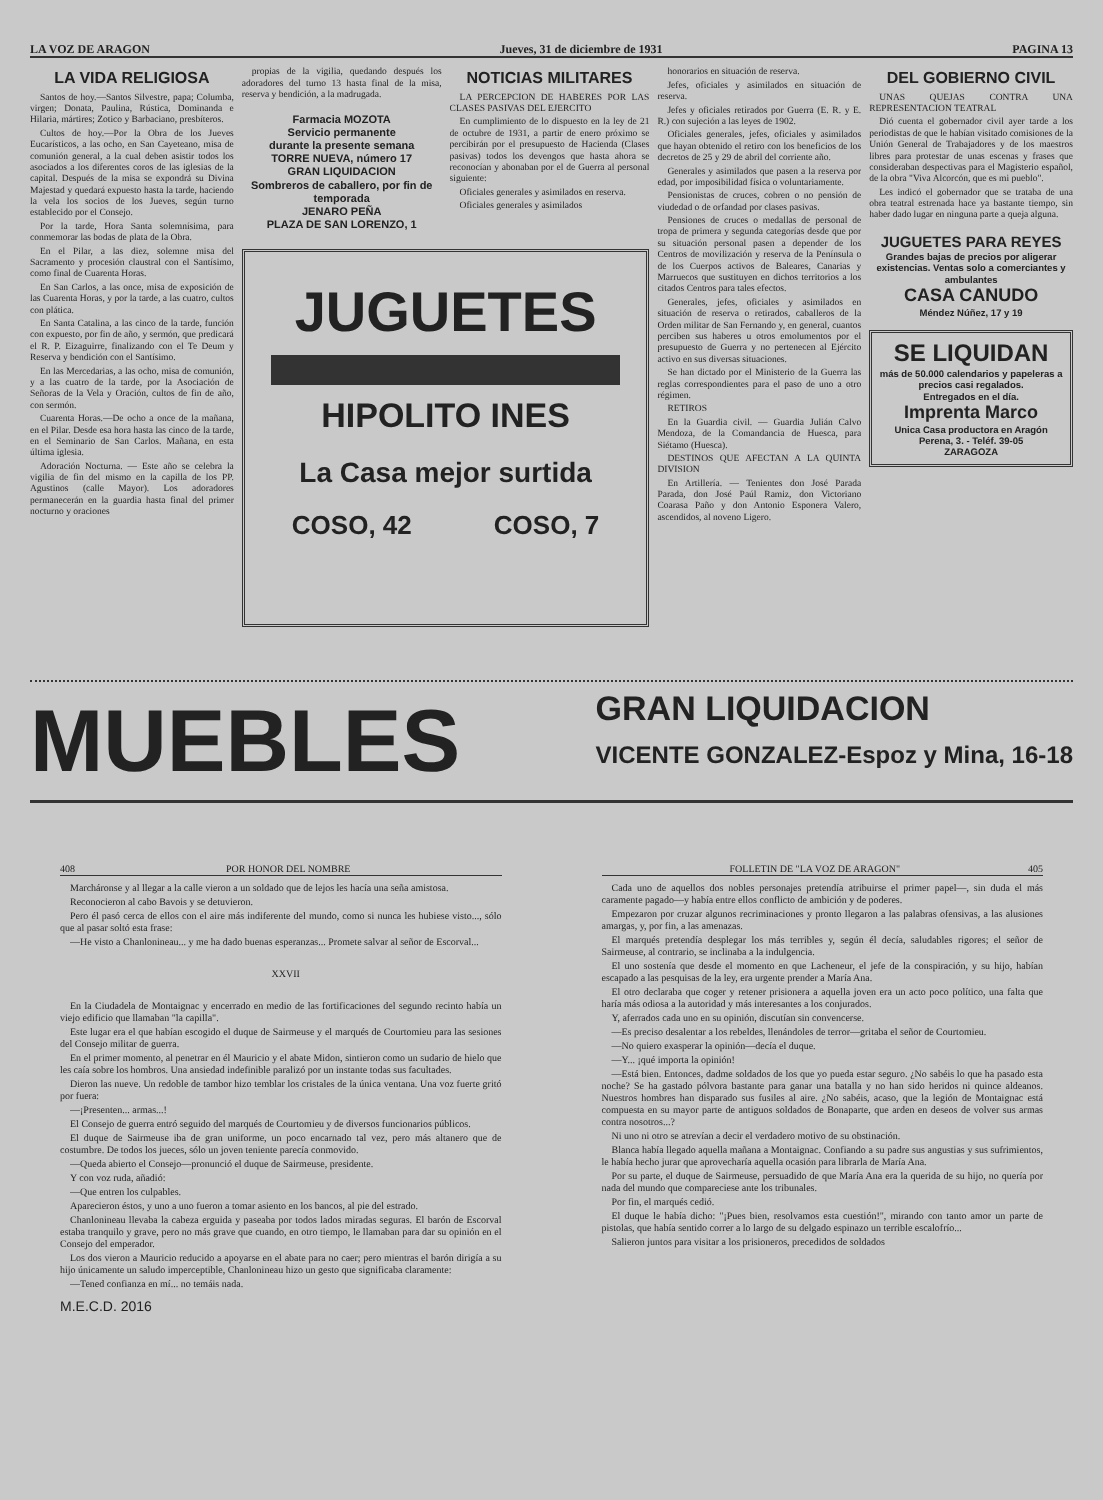LA VOZ DE ARAGON Jueves, 31 de diciembre de 1931 PAGINA 13
LA VIDA RELIGIOSA
Santos de hoy.—Santos Silvestre, papa; Columba, virgen; Donata, Paulina, Rústica, Dominanda e Hilaria, mártires; Zotico y Barbaciano, presbíteros.
Cultos de hoy.—Por la Obra de los Jueves Eucarísticos, a las ocho, en San Cayeteano, misa de comunión general, a la cual deben asistir todos los asociados a los diferentes coros de las iglesias de la capital. Después de la misa se expondrá su Divina Majestad y quedará expuesto hasta la tarde, haciendo la vela los socios de los Jueves, según turno establecido por el Consejo.
Por la tarde, Hora Santa solemnísima, para conmemorar las bodas de plata de la Obra.
En el Pilar, a las diez, solemne misa del Sacramento y procesión claustral con el Santísimo, como final de Cuarenta Horas.
En San Carlos, a las once, misa de exposición de las Cuarenta Horas, y por la tarde, a las cuatro, cultos con plática.
En Santa Catalina, a las cinco de la tarde, función con expuesto, por fin de año, y sermón, que predicará el R. P. Eizaguirre, finalizando con el Te Deum y Reserva y bendición con el Santísimo.
En las Mercedarias, a las ocho, misa de comunión, y a las cuatro de la tarde, por la Asociación de Señoras de la Vela y Oración, cultos de fin de año, con sermón.
Cuarenta Horas.—De ocho a once de la mañana, en el Pilar. Desde esa hora hasta las cinco de la tarde, en el Seminario de San Carlos. Mañana, en esta última iglesia.
Adoración Nocturna. — Este año se celebra la vigilia de fin del mismo en la capilla de los PP. Agustinos (calle Mayor). Los adoradores permanecerán en la guardia hasta final del primer nocturno y oraciones
propias de la vigilia, quedando después los adoradores del turno 13 hasta final de la misa, reserva y bendición, a la madrugada.
Farmacia MOZOTA
Servicio permanente
durante la presente semana
TORRE NUEVA, número 17
GRAN LIQUIDACION
Sombreros de caballero, por fin de temporada
JENARO PEÑA
PLAZA DE SAN LORENZO, 1
NOTICIAS MILITARES
LA PERCEPCION DE HABERES POR LAS CLASES PASIVAS DEL EJERCITO
En cumplimiento de lo dispuesto en la ley de 21 de octubre de 1931, a partir de enero próximo se percibirán por el presupuesto de Hacienda (Clases pasivas) todos los devengos que hasta ahora se reconocían y abonaban por el de Guerra al personal siguiente:
Oficiales generales y asimilados en reserva.
Oficiales generales y asimilados
JUGUETES
HIPOLITO INES
La Casa mejor surtida
COSO, 42 COSO, 7
honorarios en situación de reserva.
Jefes, oficiales y asimilados en situación de reserva.
Jefes y oficiales retirados por Guerra (E. R. y E. R.) con sujeción a las leyes de 1902.
Oficiales generales, jefes, oficiales y asimilados que hayan obtenido el retiro con los beneficios de los decretos de 25 y 29 de abril del corriente año.
Generales y asimilados que pasen a la reserva por edad, por imposibilidad física o voluntariamente.
Pensionistas de cruces, cobren o no pensión de viudedad o de orfandad por clases pasivas.
Pensiones de cruces o medallas de personal de tropa de primera y segunda categorías desde que por su situación personal pasen a depender de los Centros de movilización y reserva de la Península o de los Cuerpos activos de Baleares, Canarias y Marruecos que sustituyen en dichos territorios a los citados Centros para tales efectos.
Generales, jefes, oficiales y asimilados en situación de reserva o retirados, caballeros de la Orden militar de San Fernando y, en general, cuantos perciben sus haberes u otros emolumentos por el presupuesto de Guerra y no pertenecen al Ejército activo en sus diversas situaciones.
Se han dictado por el Ministerio de la Guerra las reglas correspondientes para el paso de uno a otro régimen.
RETIROS
En la Guardia civil. — Guardia Julián Calvo Mendoza, de la Comandancia de Huesca, para Siétamo (Huesca).
DESTINOS QUE AFECTAN A LA QUINTA DIVISION
En Artillería. — Tenientes don José Parada Parada, don José Paúl Ramiz, don Victoriano Coarasa Paño y don Antonio Esponera Valero, ascendidos, al noveno Ligero.
DEL GOBIERNO CIVIL
UNAS QUEJAS CONTRA UNA REPRESENTACION TEATRAL
Dió cuenta el gobernador civil ayer tarde a los periodistas de que le habían visitado comisiones de la Unión General de Trabajadores y de los maestros libres para protestar de unas escenas y frases que consideraban despectivas para el Magisterio español, de la obra "Viva Alcorcón, que es mi pueblo".
Les indicó el gobernador que se trataba de una obra teatral estrenada hace ya bastante tiempo, sin haber dado lugar en ninguna parte a queja alguna.
JUGUETES PARA REYES
Grandes bajas de precios por aligerar existencias. Ventas solo a comerciantes y ambulantes
CASA CANUDO
Méndez Núñez, 17 y 19
SE LIQUIDAN
más de 50.000 calendarios y papeleras a precios casi regalados.
Entregados en el día.
Imprenta Marco
Unica Casa productora en Aragón
Perena, 3. - Teléf. 39-05
ZARAGOZA
MUEBLES
GRAN LIQUIDACION
VICENTE GONZALEZ-Espoz y Mina, 16-18
408 POR HONOR DEL NOMBRE
Marcháronse y al llegar a la calle vieron a un soldado que de lejos les hacía una seña amistosa.
Reconocieron al cabo Bavois y se detuvieron.
Pero él pasó cerca de ellos con el aire más indiferente del mundo, como si nunca les hubiese visto..., sólo que al pasar soltó esta frase:
—He visto a Chanlonineau... y me ha dado buenas esperanzas... Promete salvar al señor de Escorval...
XXVII
En la Ciudadela de Montaignac y encerrado en medio de las fortificaciones del segundo recinto había un viejo edificio que llamaban "la capilla".
Este lugar era el que habían escogido el duque de Sairmeuse y el marqués de Courtomieu para las sesiones del Consejo militar de guerra.
En el primer momento, al penetrar en él Mauricio y el abate Midon, sintieron como un sudario de hielo que les caía sobre los hombros. Una ansiedad indefinible paralizó por un instante todas sus facultades.
Dieron las nueve. Un redoble de tambor hizo temblar los cristales de la única ventana. Una voz fuerte gritó por fuera:
—¡Presenten... armas...!
El Consejo de guerra entró seguido del marqués de Courtomieu y de diversos funcionarios públicos.
El duque de Sairmeuse iba de gran uniforme, un poco encarnado tal vez, pero más altanero que de costumbre. De todos los jueces, sólo un joven teniente parecía conmovido.
—Queda abierto el Consejo—pronunció el duque de Sairmeuse, presidente.
Y con voz ruda, añadió:
—Que entren los culpables.
Aparecieron éstos, y uno a uno fueron a tomar asiento en los bancos, al pie del estrado.
Chanlonineau llevaba la cabeza erguida y paseaba por todos lados miradas seguras. El barón de Escorval estaba tranquilo y grave, pero no más grave que cuando, en otro tiempo, le llamaban para dar su opinión en el Consejo del emperador.
Los dos vieron a Mauricio reducido a apoyarse en el abate para no caer; pero mientras el barón dirigía a su hijo únicamente un saludo imperceptible, Chanlonineau hizo un gesto que significaba claramente:
—Tened confianza en mí... no temáis nada.
M.E.C.D. 2016
FOLLETIN DE "LA VOZ DE ARAGON" 405
Cada uno de aquellos dos nobles personajes pretendía atribuirse el primer papel—, sin duda el más caramente pagado—y había entre ellos conflicto de ambición y de poderes.
Empezaron por cruzar algunos recriminaciones y pronto llegaron a las palabras ofensivas, a las alusiones amargas, y, por fin, a las amenazas.
El marqués pretendía desplegar los más terribles y, según él decía, saludables rigores; el señor de Sairmeuse, al contrario, se inclinaba a la indulgencia.
El uno sostenía que desde el momento en que Lacheneur, el jefe de la conspiración, y su hijo, habían escapado a las pesquisas de la ley, era urgente prender a María Ana.
El otro declaraba que coger y retener prisionera a aquella joven era un acto poco político, una falta que haría más odiosa a la autoridad y más interesantes a los conjurados.
Y, aferrados cada uno en su opinión, discutían sin convencerse.
—Es preciso desalentar a los rebeldes, llenándoles de terror—gritaba el señor de Courtomieu.
—No quiero exasperar la opinión—decía el duque.
—Y... ¡qué importa la opinión!
—Está bien. Entonces, dadme soldados de los que yo pueda estar seguro. ¿No sabéis lo que ha pasado esta noche? Se ha gastado pólvora bastante para ganar una batalla y no han sido heridos ni quince aldeanos. Nuestros hombres han disparado sus fusiles al aire. ¿No sabéis, acaso, que la legión de Montaignac está compuesta en su mayor parte de antiguos soldados de Bonaparte, que arden en deseos de volver sus armas contra nosotros...?
Ni uno ni otro se atrevían a decir el verdadero motivo de su obstinación.
Blanca había llegado aquella mañana a Montaignac. Confiando a su padre sus angustias y sus sufrimientos, le había hecho jurar que aprovecharía aquella ocasión para librarla de María Ana.
Por su parte, el duque de Sairmeuse, persuadido de que María Ana era la querida de su hijo, no quería por nada del mundo que compareciese ante los tribunales.
Por fin, el marqués cedió.
El duque le había dicho: "¡Pues bien, resolvamos esta cuestión!", mirando con tanto amor un parte de pistolas, que había sentido correr a lo largo de su delgado espinazo un terrible escalofrío...
Salieron juntos para visitar a los prisioneros, precedidos de soldados